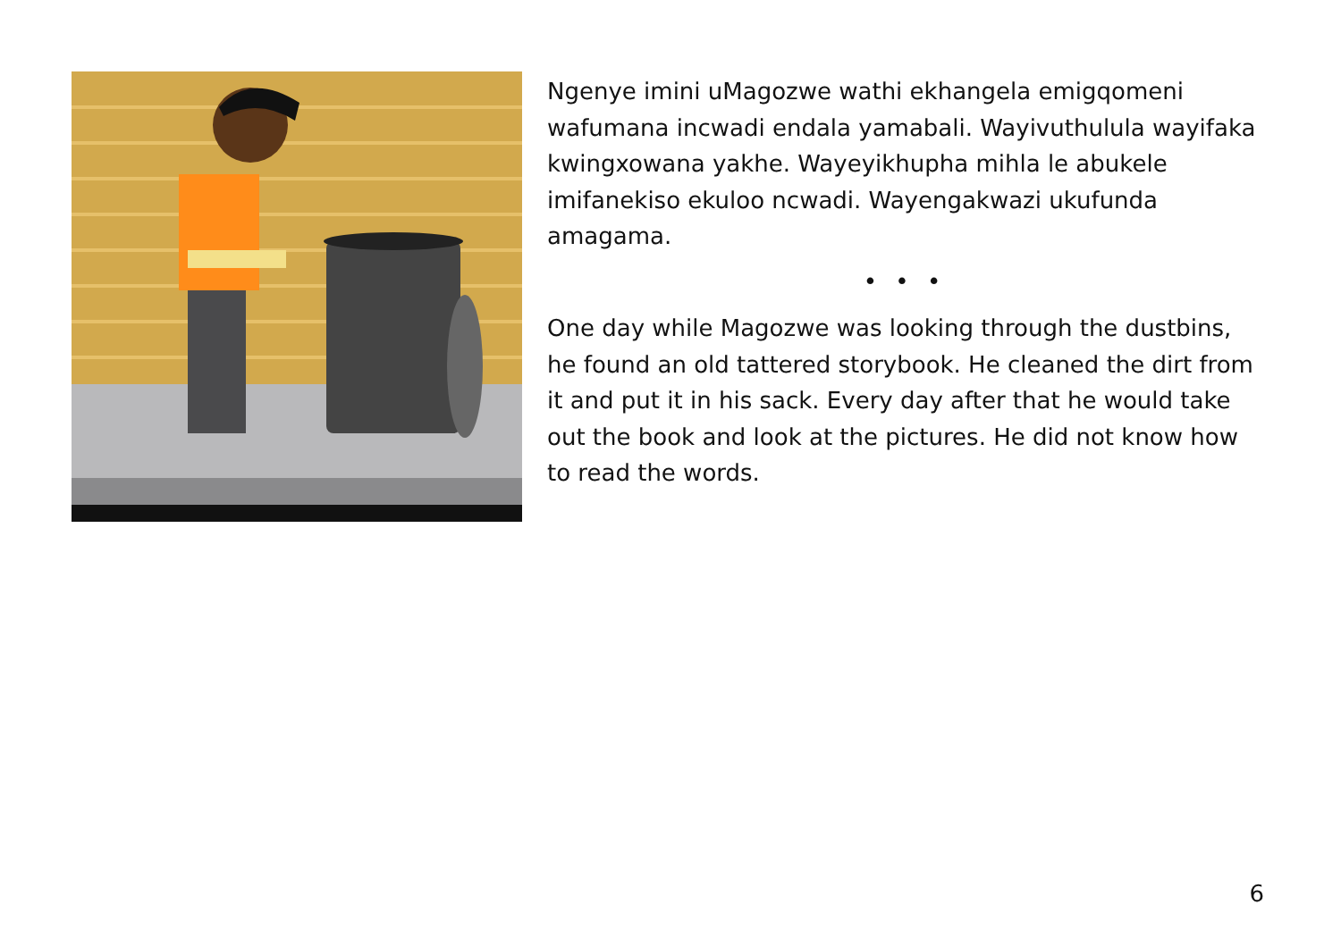Ngenye imini uMagozwe wathi ekhangela emigqomeni wafumana incwadi endala yamabali. Wayivuthulula wayifaka kwingxowana yakhe. Wayeyikhupha mihla le abukele imifanekiso ekuloo ncwadi. Wayengakwazi ukufunda amagama.
• • •
One day while Magozwe was looking through the dustbins, he found an old tattered storybook. He cleaned the dirt from it and put it in his sack. Every day after that he would take out the book and look at the pictures. He did not know how to read the words.
6